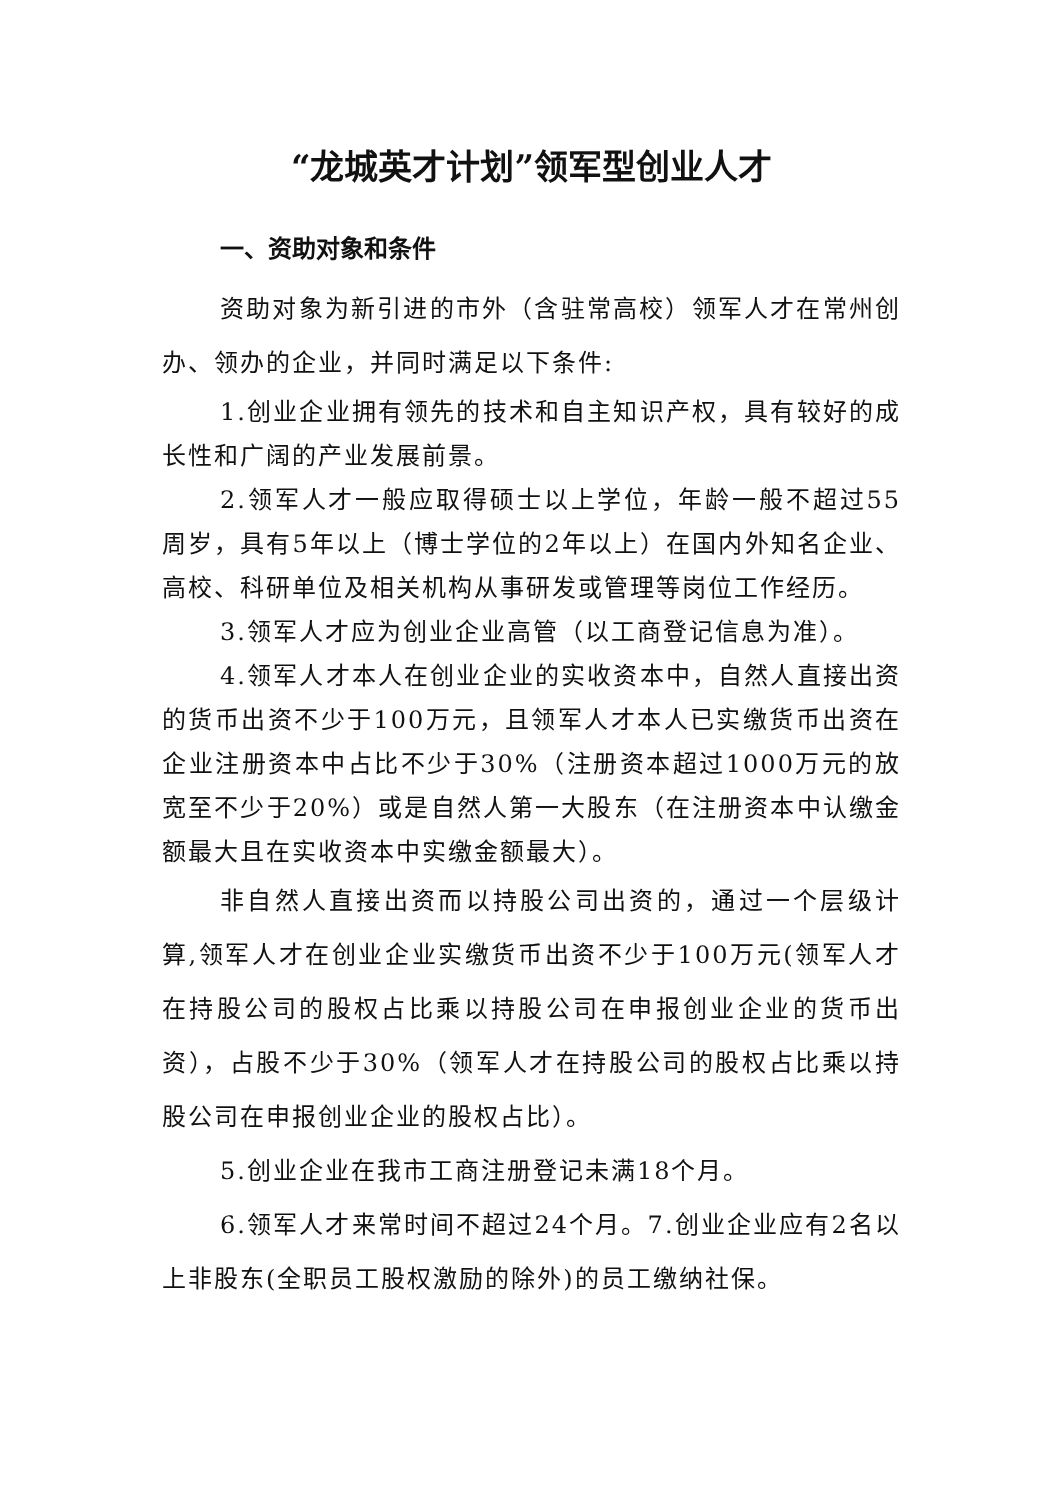“龙城英才计划”领军型创业人才
一、资助对象和条件
资助对象为新引进的市外（含驻常高校）领军人才在常州创办、领办的企业，并同时满足以下条件:
1.创业企业拥有领先的技术和自主知识产权，具有较好的成长性和广阔的产业发展前景。
2.领军人才一般应取得硕士以上学位，年龄一般不超过55周岁，具有5年以上（博士学位的2年以上）在国内外知名企业、高校、科研单位及相关机构从事研发或管理等岗位工作经历。
3.领军人才应为创业企业高管（以工商登记信息为准）。
4.领军人才本人在创业企业的实收资本中，自然人直接出资的货币出资不少于100万元，且领军人才本人已实缴货币出资在企业注册资本中占比不少于30%（注册资本超过1000万元的放宽至不少于20%）或是自然人第一大股东（在注册资本中认缴金额最大且在实收资本中实缴金额最大）。
非自然人直接出资而以持股公司出资的，通过一个层级计算,领军人才在创业企业实缴货币出资不少于100万元(领军人才在持股公司的股权占比乘以持股公司在申报创业企业的货币出资），占股不少于30%（领军人才在持股公司的股权占比乘以持股公司在申报创业企业的股权占比）。
5.创业企业在我市工商注册登记未满18个月。
6.领军人才来常时间不超过24个月。7.创业企业应有2名以上非股东(全职员工股权激励的除外)的员工缴纳社保。